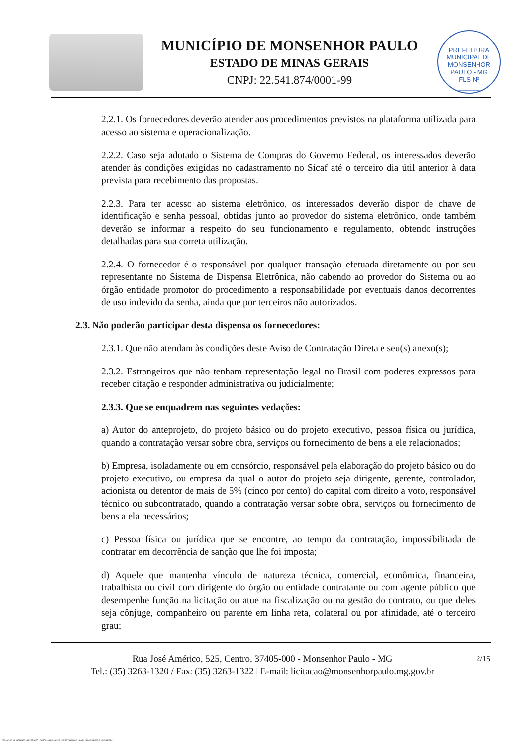MUNICÍPIO DE MONSENHOR PAULO
ESTADO DE MINAS GERAIS
CNPJ: 22.541.874/0001-99
PREFEITURA MUNICIPAL DE MONSENHOR PAULO - MG
FLS Nº
______
______
2.2.1. Os fornecedores deverão atender aos procedimentos previstos na plataforma utilizada para acesso ao sistema e operacionalização.
2.2.2. Caso seja adotado o Sistema de Compras do Governo Federal, os interessados deverão atender às condições exigidas no cadastramento no Sicaf até o terceiro dia útil anterior à data prevista para recebimento das propostas.
2.2.3. Para ter acesso ao sistema eletrônico, os interessados deverão dispor de chave de identificação e senha pessoal, obtidas junto ao provedor do sistema eletrônico, onde também deverão se informar a respeito do seu funcionamento e regulamento, obtendo instruções detalhadas para sua correta utilização.
2.2.4. O fornecedor é o responsável por qualquer transação efetuada diretamente ou por seu representante no Sistema de Dispensa Eletrônica, não cabendo ao provedor do Sistema ou ao órgão entidade promotor do procedimento a responsabilidade por eventuais danos decorrentes de uso indevido da senha, ainda que por terceiros não autorizados.
2.3. Não poderão participar desta dispensa os fornecedores:
2.3.1. Que não atendam às condições deste Aviso de Contratação Direta e seu(s) anexo(s);
2.3.2. Estrangeiros que não tenham representação legal no Brasil com poderes expressos para receber citação e responder administrativa ou judicialmente;
2.3.3. Que se enquadrem nas seguintes vedações:
a) Autor do anteprojeto, do projeto básico ou do projeto executivo, pessoa física ou jurídica, quando a contratação versar sobre obra, serviços ou fornecimento de bens a ele relacionados;
b) Empresa, isoladamente ou em consórcio, responsável pela elaboração do projeto básico ou do projeto executivo, ou empresa da qual o autor do projeto seja dirigente, gerente, controlador, acionista ou detentor de mais de 5% (cinco por cento) do capital com direito a voto, responsável técnico ou subcontratado, quando a contratação versar sobre obra, serviços ou fornecimento de bens a ela necessários;
c) Pessoa física ou jurídica que se encontre, ao tempo da contratação, impossibilitada de contratar em decorrência de sanção que lhe foi imposta;
d) Aquele que mantenha vínculo de natureza técnica, comercial, econômica, financeira, trabalhista ou civil com dirigente do órgão ou entidade contratante ou com agente público que desempenhe função na licitação ou atue na fiscalização ou na gestão do contrato, ou que deles seja cônjuge, companheiro ou parente em linha reta, colateral ou por afinidade, até o terceiro grau;
2/15 Rua José Américo, 525, Centro, 37405-000 - Monsenhor Paulo - MG
Tel.: (35) 3263-1320 / Fax: (35) 3263-1322 | E-mail: licitacao@monsenhorpaulo.mg.gov.br
780 - AVISO DE DISPENSA ELETRÔNICA - GERAL - NLLC - ATIVO - APROVADO DLA - BASE PARA AS DEMAIS EXCETO SRP